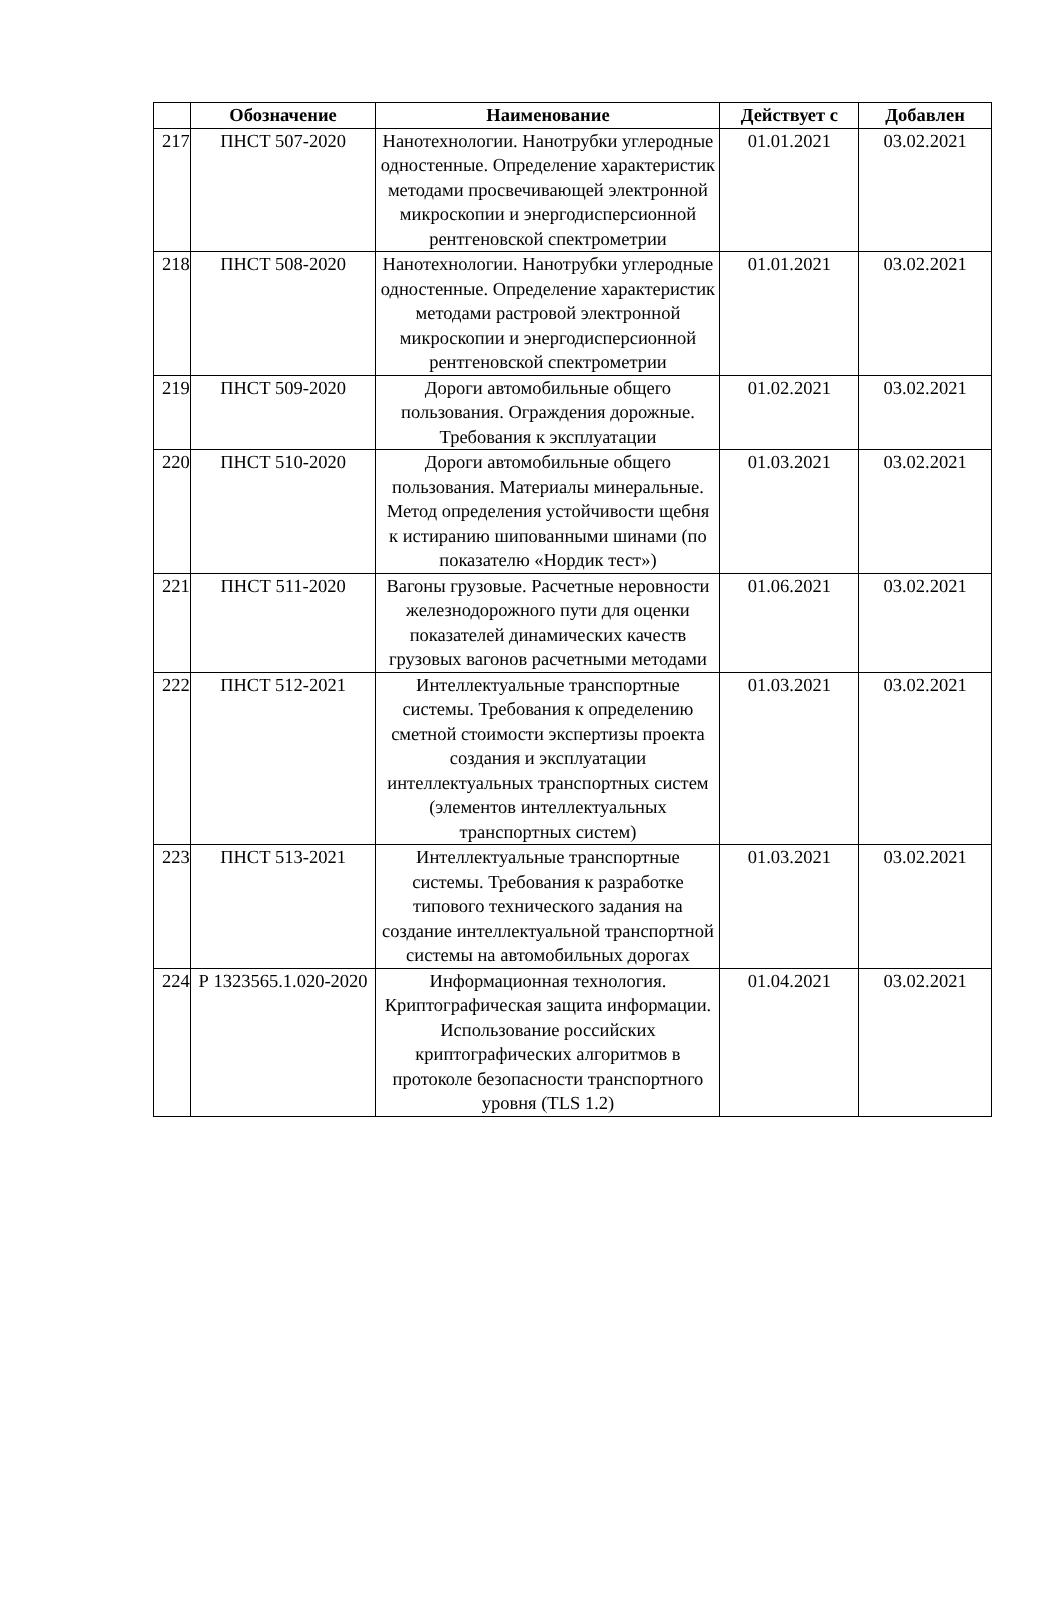| | Обозначение | Наименование | Действует с | Добавлен |
| --- | --- | --- | --- | --- |
| 217 | ПНСТ 507-2020 | Нанотехнологии. Нанотрубки углеродные одностенные. Определение характеристик методами просвечивающей электронной микроскопии и энергодисперсионной рентгеновской спектрометрии | 01.01.2021 | 03.02.2021 |
| 218 | ПНСТ 508-2020 | Нанотехнологии. Нанотрубки углеродные одностенные. Определение характеристик методами растровой электронной микроскопии и энергодисперсионной рентгеновской спектрометрии | 01.01.2021 | 03.02.2021 |
| 219 | ПНСТ 509-2020 | Дороги автомобильные общего пользования. Ограждения дорожные. Требования к эксплуатации | 01.02.2021 | 03.02.2021 |
| 220 | ПНСТ 510-2020 | Дороги автомобильные общего пользования. Материалы минеральные. Метод определения устойчивости щебня к истиранию шипованными шинами (по показателю «Нордик тест») | 01.03.2021 | 03.02.2021 |
| 221 | ПНСТ 511-2020 | Вагоны грузовые. Расчетные неровности железнодорожного пути для оценки показателей динамических качеств грузовых вагонов расчетными методами | 01.06.2021 | 03.02.2021 |
| 222 | ПНСТ 512-2021 | Интеллектуальные транспортные системы. Требования к определению сметной стоимости экспертизы проекта создания и эксплуатации интеллектуальных транспортных систем (элементов интеллектуальных транспортных систем) | 01.03.2021 | 03.02.2021 |
| 223 | ПНСТ 513-2021 | Интеллектуальные транспортные системы. Требования к разработке типового технического задания на создание интеллектуальной транспортной системы на автомобильных дорогах | 01.03.2021 | 03.02.2021 |
| 224 | Р 1323565.1.020-2020 | Информационная технология. Криптографическая защита информации. Использование российских криптографических алгоритмов в протоколе безопасности транспортного уровня (TLS 1.2) | 01.04.2021 | 03.02.2021 |